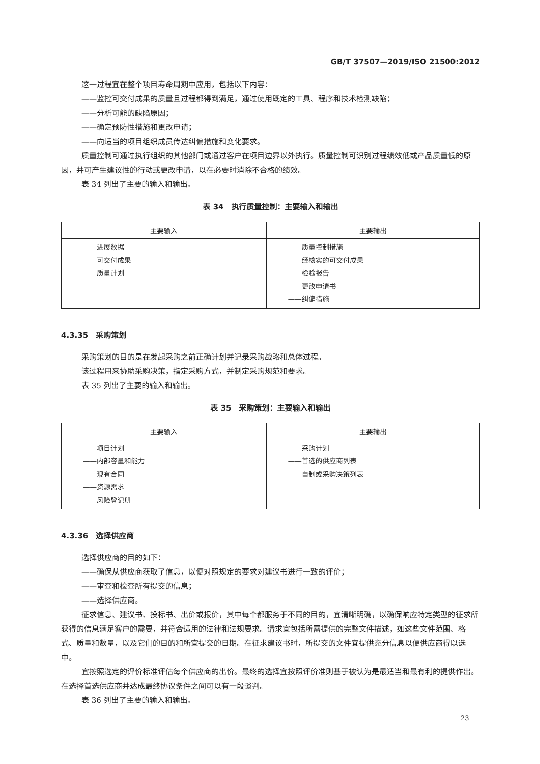GB/T 37507—2019/ISO 21500:2012
这一过程宜在整个项目寿命周期中应用，包括以下内容：
——监控可交付成果的质量且过程都得到满足，通过使用既定的工具、程序和技术检测缺陷；
——分析可能的缺陷原因；
——确定预防性措施和更改申请；
——向适当的项目组织成员传达纠偏措施和变化要求。
质量控制可通过执行组织的其他部门或通过客户在项目边界以外执行。质量控制可识别过程绩效低或产品质量低的原因，并可产生建议性的行动或更改申请，以在必要时消除不合格的绩效。
表 34 列出了主要的输入和输出。
表 34　执行质量控制：主要输入和输出
| 主要输入 | 主要输出 |
| --- | --- |
| ——进展数据 ——可交付成果 ——质量计划 | ——质量控制措施 ——经核实的可交付成果 ——检验报告 ——更改申请书 ——纠偏措施 |
4.3.35　采购策划
采购策划的目的是在发起采购之前正确计划并记录采购战略和总体过程。
该过程用来协助采购决策，指定采购方式，并制定采购规范和要求。
表 35 列出了主要的输入和输出。
表 35　采购策划：主要输入和输出
| 主要输入 | 主要输出 |
| --- | --- |
| ——项目计划 ——内部容量和能力 ——现有合同 ——资源需求 ——风险登记册 | ——采购计划 ——首选的供应商列表 ——自制或采购决策列表 |
4.3.36　选择供应商
选择供应商的目的如下：
——确保从供应商获取了信息，以便对照规定的要求对建议书进行一致的评价；
——审查和检查所有提交的信息；
——选择供应商。
征求信息、建议书、投标书、出价或报价，其中每个都服务于不同的目的，宜清晰明确，以确保响应特定类型的征求所获得的信息满足客户的需要，并符合适用的法律和法规要求。请求宜包括所需提供的完整文件描述，如这些文件范围、格式、质量和数量，以及它们的目的和所宜提交的日期。在征求建议书时，所提交的文件宜提供充分信息以便供应商得以选中。
宜按照选定的评价标准评估每个供应商的出价。最终的选择宜按照评价准则基于被认为是最适当和最有利的提供作出。在选择首选供应商并达成最终协议条件之间可以有一段谈判。
表 36 列出了主要的输入和输出。
23